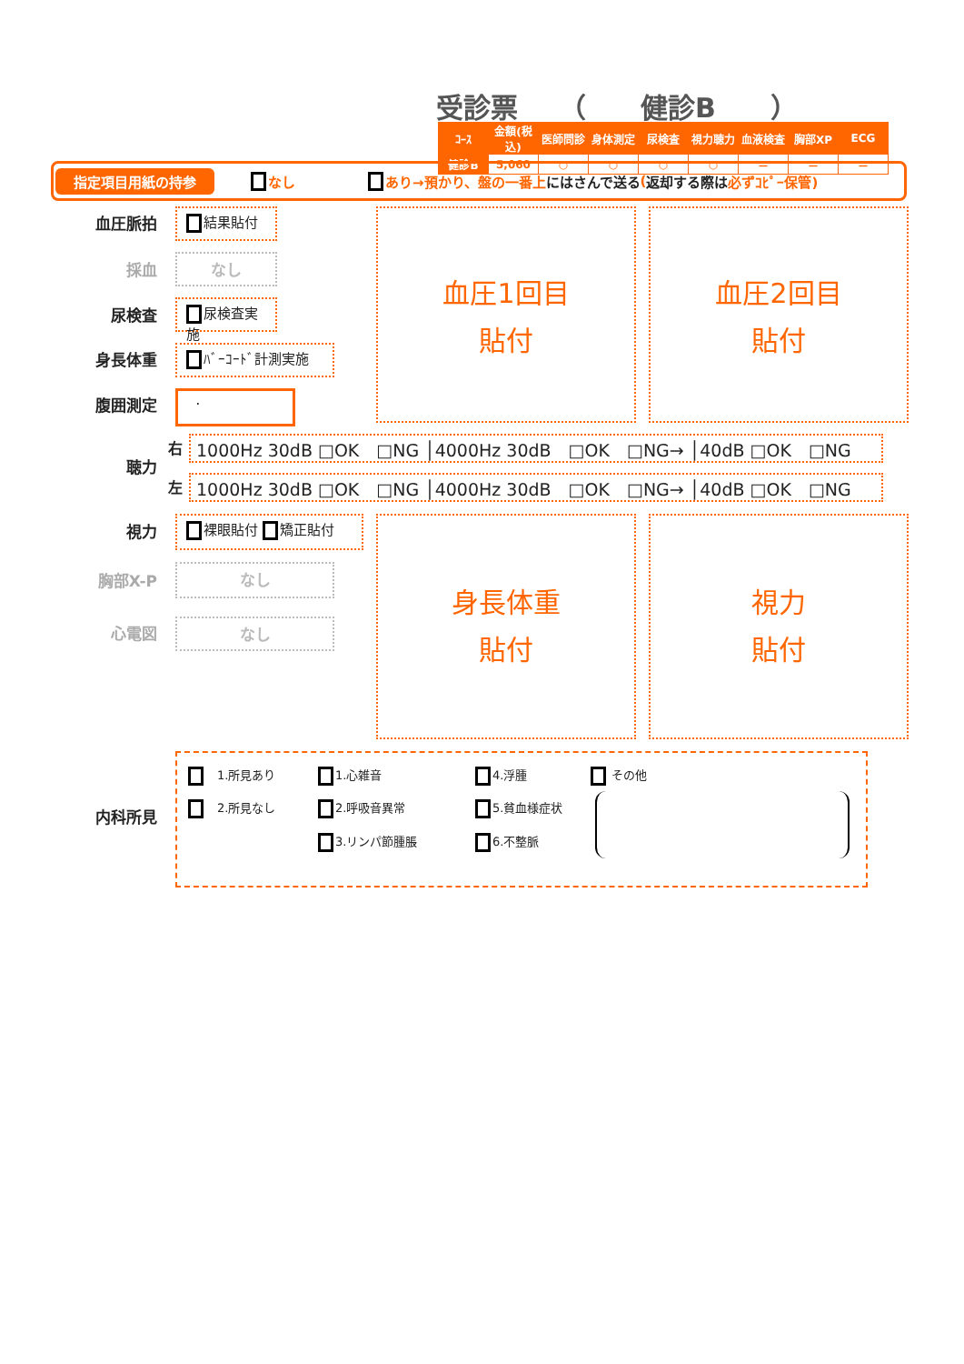受診票　　（　　健診B　　）
| ｺｰｽ | 金額(税込) | 医師問診 | 身体測定 | 尿検査 | 視力聴力 | 血液検査 | 胸部XP | ECG |
| --- | --- | --- | --- | --- | --- | --- | --- | --- |
| 健診B | 5,060 | ○ | ○ | ○ | ○ | － | － | － |
指定項目用紙の持参 なし あり→預かり、盤の一番上 にはさんで送る (返却する際は 必ずｺﾋﾟｰ保管)
血圧脈拍 結果貼付
採血 なし
尿検査 尿検査実施
身長体重 ﾊﾞｰｺｰﾄﾞ計測実施
腹囲測定 .
血圧1回目
貼付
血圧2回目
貼付
聴力
右 1000Hz 30dB □OK　□NG │4000Hz 30dB　□OK　□NG→ │40dB □OK　□NG
左 1000Hz 30dB □OK　□NG │4000Hz 30dB　□OK　□NG→ │40dB □OK　□NG
視力 裸眼貼付 矯正貼付
胸部X-P なし
心電図 なし
身長体重
貼付
視力
貼付
内科所見
　1.所見あり
　2.所見なし
1.心雑音
2.呼吸音異常
3.リンパ節腫脹
4.浮腫
5.貧血様症状
6.不整脈
その他